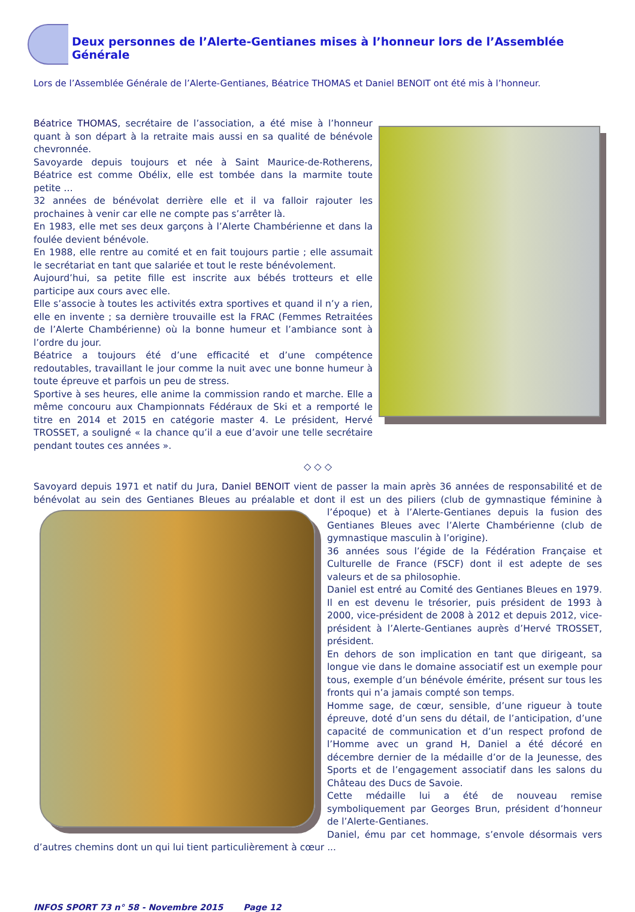Deux personnes de l’Alerte-Gentianes mises à l’honneur lors de l’Assemblée Générale
Lors de l’Assemblée Générale de l’Alerte-Gentianes, Béatrice THOMAS et Daniel BENOIT ont été mis à l’honneur.
Béatrice THOMAS, secrétaire de l’association, a été mise à l’honneur quant à son départ à la retraite mais aussi en sa qualité de bénévole chevronnée.
Savoyarde depuis toujours et née à Saint Maurice-de-Rotherens, Béatrice est comme Obélix, elle est tombée dans la marmite toute petite …
32 années de bénévolat derrière elle et il va falloir rajouter les prochaines à venir car elle ne compte pas s’arrêter là.
En 1983, elle met ses deux garçons à l’Alerte Chambérienne et dans la foulée devient bénévole.
En 1988, elle rentre au comité et en fait toujours partie ; elle assumait le secrétariat en tant que salariée et tout le reste bénévolement.
Aujourd’hui, sa petite fille est inscrite aux bébés trotteurs et elle participe aux cours avec elle.
Elle s’associe à toutes les activités extra sportives et quand il n’y a rien, elle en invente ; sa dernière trouvaille est la FRAC (Femmes Retraitées de l’Alerte Chambérienne) où la bonne humeur et l’ambiance sont à l’ordre du jour.
Béatrice a toujours été d’une efficacité et d’une compétence redoutables, travaillant le jour comme la nuit avec une bonne humeur à toute épreuve et parfois un peu de stress.
Sportive à ses heures, elle anime la commission rando et marche. Elle a même concouru aux Championnats Fédéraux de Ski et a remporté le titre en 2014 et 2015 en catégorie master 4. Le président, Hervé TROSSET, a souligné « la chance qu’il a eue d’avoir une telle secrétaire pendant toutes ces années ».
◇ ◇ ◇
Savoyard depuis 1971 et natif du Jura, Daniel BENOIT vient de passer la main après 36 années de responsabilité et de bénévolat au sein des Gentianes Bleues au préalable et dont il est un des piliers (club de gymnastique féminine à l’époque) et à l’Alerte-Gentianes depuis la fusion des Gentianes Bleues avec l’Alerte Chambérienne (club de gymnastique masculin à l’origine).
36 années sous l’égide de la Fédération Française et Culturelle de France (FSCF) dont il est adepte de ses valeurs et de sa philosophie.
Daniel est entré au Comité des Gentianes Bleues en 1979. Il en est devenu le trésorier, puis président de 1993 à 2000, vice-président de 2008 à 2012 et depuis 2012, vice-président à l’Alerte-Gentianes auprès d’Hervé TROSSET, président.
En dehors de son implication en tant que dirigeant, sa longue vie dans le domaine associatif est un exemple pour tous, exemple d’un bénévole émérite, présent sur tous les fronts qui n’a jamais compté son temps.
Homme sage, de cœur, sensible, d’une rigueur à toute épreuve, doté d’un sens du détail, de l’anticipation, d’une capacité de communication et d’un respect profond de l’Homme avec un grand H, Daniel a été décoré en décembre dernier de la médaille d’or de la Jeunesse, des Sports et de l’engagement associatif dans les salons du Château des Ducs de Savoie.
Cette médaille lui a été de nouveau remise symboliquement par Georges Brun, président d’honneur de l’Alerte-Gentianes.
Daniel, ému par cet hommage, s’envole désormais vers d’autres chemins dont un qui lui tient particulièrement à cœur ...
INFOS SPORT 73 n° 58 - Novembre 2015 Page 12